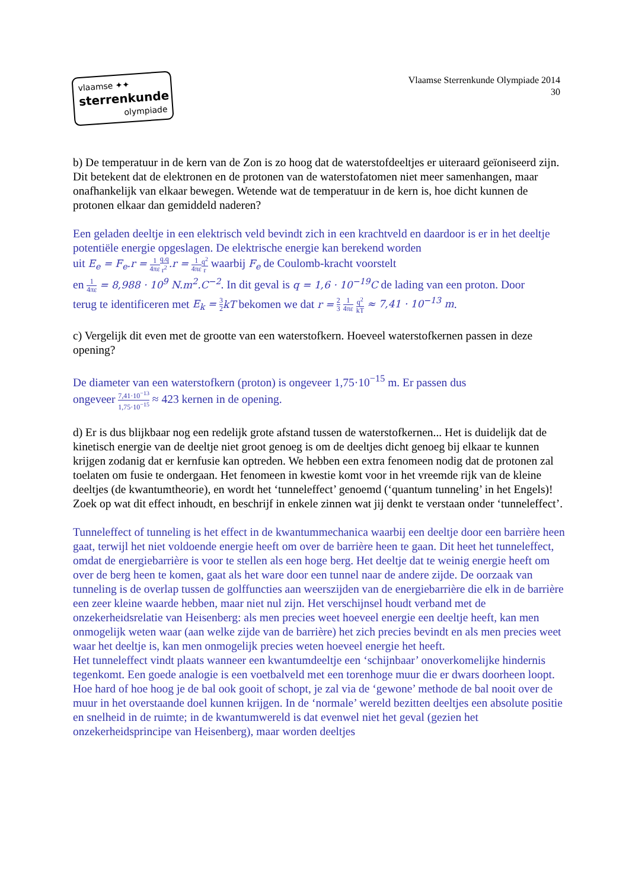vlaamse ✦✦
sterrenkunde
olympiade
Vlaamse Sterrenkunde Olympiade 2014
30
b) De temperatuur in de kern van de Zon is zo hoog dat de waterstofdeeltjes er uiteraard geïoniseerd zijn. Dit betekent dat de elektronen en de protonen van de waterstofatomen niet meer samenhangen, maar onafhankelijk van elkaar bewegen. Wetende wat de temperatuur in de kern is, hoe dicht kunnen de protonen elkaar dan gemiddeld naderen?
Een geladen deeltje in een elektrisch veld bevindt zich in een krachtveld en daardoor is er in het deeltje potentiële energie opgeslagen. De elektrische energie kan berekend worden
uit E<sub>e</sub> = F<sub>e</sub>.r = 1 4πε q.q r<sup>2</sup>.r = 1 4πε q<sup>2</sup> r waarbij F<sub>e</sub> de Coulomb-kracht voorstelt
en 1 4πε = 8,988 · 10<sup>9</sup> N.m<sup>2</sup>.C<sup>−2</sup>. In dit geval is q = 1,6 · 10<sup>−19</sup>C de lading van een proton. Door
terug te identificeren met E<sub>k</sub> = 3 2 kT bekomen we dat r = 2 3 1 4πε q<sup>2</sup> kT ≈ 7,41 · 10<sup>−13</sup> m.
c) Vergelijk dit even met de grootte van een waterstofkern. Hoeveel waterstofkernen passen in deze opening?
De diameter van een waterstofkern (proton) is ongeveer 1,75·10<sup>−15</sup> m. Er passen dus
ongeveer 7,41·10<sup>−13</sup> 1,75·10<sup>−15</sup> ≈ 423 kernen in de opening.
d) Er is dus blijkbaar nog een redelijk grote afstand tussen de waterstofkernen... Het is duidelijk dat de kinetisch energie van de deeltje niet groot genoeg is om de deeltjes dicht genoeg bij elkaar te kunnen krijgen zodanig dat er kernfusie kan optreden. We hebben een extra fenomeen nodig dat de protonen zal toelaten om fusie te ondergaan. Het fenomeen in kwestie komt voor in het vreemde rijk van de kleine deeltjes (de kwantumtheorie), en wordt het ‘tunneleffect’ genoemd (‘quantum tunneling’ in het Engels)! Zoek op wat dit effect inhoudt, en beschrijf in enkele zinnen wat jij denkt te verstaan onder ‘tunneleffect’.
Tunneleffect of tunneling is het effect in de kwantummechanica waarbij een deeltje door een barrière heen gaat, terwijl het niet voldoende energie heeft om over de barrière heen te gaan. Dit heet het tunneleffect, omdat de energiebarrière is voor te stellen als een hoge berg. Het deeltje dat te weinig energie heeft om over de berg heen te komen, gaat als het ware door een tunnel naar de andere zijde. De oorzaak van tunneling is de overlap tussen de golffuncties aan weerszijden van de energiebarrière die elk in de barrière een zeer kleine waarde hebben, maar niet nul zijn. Het verschijnsel houdt verband met de onzekerheidsrelatie van Heisenberg: als men precies weet hoeveel energie een deeltje heeft, kan men onmogelijk weten waar (aan welke zijde van de barrière) het zich precies bevindt en als men precies weet waar het deeltje is, kan men onmogelijk precies weten hoeveel energie het heeft.
Het tunneleffect vindt plaats wanneer een kwantumdeeltje een ‘schijnbaar’ onoverkomelijke hindernis tegenkomt. Een goede analogie is een voetbalveld met een torenhoge muur die er dwars doorheen loopt. Hoe hard of hoe hoog je de bal ook gooit of schopt, je zal via de ‘gewone’ methode de bal nooit over de muur in het overstaande doel kunnen krijgen. In de ‘normale’ wereld bezitten deeltjes een absolute positie en snelheid in de ruimte; in de kwantumwereld is dat evenwel niet het geval (gezien het onzekerheidsprincipe van Heisenberg), maar worden deeltjes